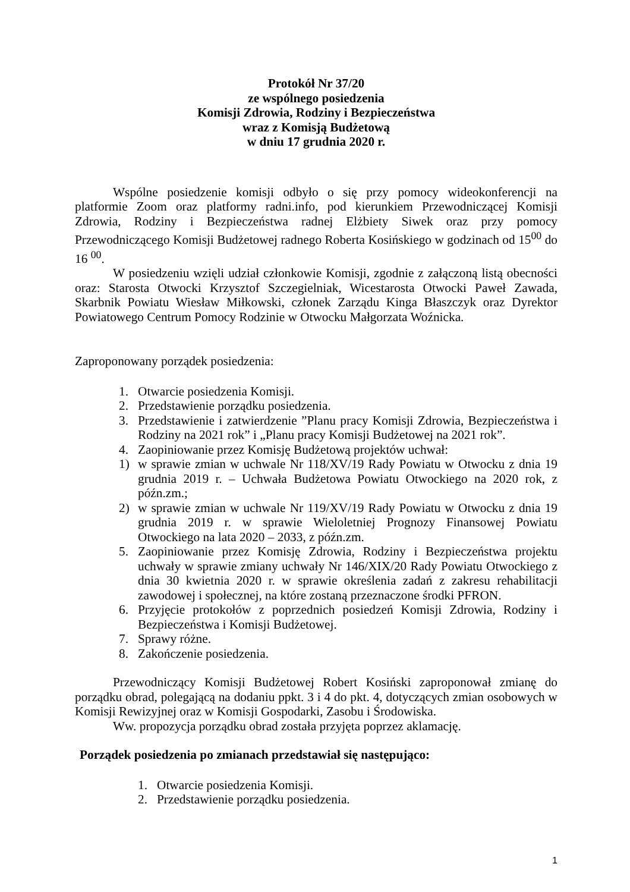Protokół Nr 37/20
ze wspólnego posiedzenia
Komisji Zdrowia, Rodziny i Bezpieczeństwa
wraz z Komisją Budżetową
w dniu 17 grudnia 2020 r.
Wspólne posiedzenie komisji odbyło o się przy pomocy wideokonferencji na platformie Zoom oraz platformy radni.info, pod kierunkiem Przewodniczącej Komisji Zdrowia, Rodziny i Bezpieczeństwa radnej Elżbiety Siwek oraz przy pomocy Przewodniczącego Komisji Budżetowej radnego Roberta Kosińskiego w godzinach od 15<sup>00</sup> do 16 <sup>00</sup>.
W posiedzeniu wzięli udział członkowie Komisji, zgodnie z załączoną listą obecności oraz: Starosta Otwocki Krzysztof Szczegielniak, Wicestarosta Otwocki Paweł Zawada, Skarbnik Powiatu Wiesław Miłkowski, członek Zarządu Kinga Błaszczyk oraz Dyrektor Powiatowego Centrum Pomocy Rodzinie w Otwocku Małgorzata Woźnicka.
Zaproponowany porządek posiedzenia:
1. Otwarcie posiedzenia Komisji.
2. Przedstawienie porządku posiedzenia.
3. Przedstawienie i zatwierdzenie ”Planu pracy Komisji Zdrowia, Bezpieczeństwa i Rodziny na 2021 rok” i „Planu pracy Komisji Budżetowej na 2021 rok”.
4. Zaopiniowanie przez Komisję Budżetową projektów uchwał:
1) w sprawie zmian w uchwale Nr 118/XV/19 Rady Powiatu w Otwocku z dnia 19 grudnia 2019 r. – Uchwała Budżetowa Powiatu Otwockiego na 2020 rok, z późn.zm.;
2) w sprawie zmian w uchwale Nr 119/XV/19 Rady Powiatu w Otwocku z dnia 19 grudnia 2019 r. w sprawie Wieloletniej Prognozy Finansowej Powiatu Otwockiego na lata 2020 – 2033, z późn.zm.
5. Zaopiniowanie przez Komisję Zdrowia, Rodziny i Bezpieczeństwa projektu uchwały w sprawie zmiany uchwały Nr 146/XIX/20 Rady Powiatu Otwockiego z dnia 30 kwietnia 2020 r. w sprawie określenia zadań z zakresu rehabilitacji zawodowej i społecznej, na które zostaną przeznaczone środki PFRON.
6. Przyjęcie protokołów z poprzednich posiedzeń Komisji Zdrowia, Rodziny i Bezpieczeństwa i Komisji Budżetowej.
7. Sprawy różne.
8. Zakończenie posiedzenia.
Przewodniczący Komisji Budżetowej Robert Kosiński zaproponował zmianę do porządku obrad, polegającą na dodaniu ppkt. 3 i 4 do pkt. 4, dotyczących zmian osobowych w Komisji Rewizyjnej oraz w Komisji Gospodarki, Zasobu i Środowiska.
Ww. propozycja porządku obrad została przyjęta poprzez aklamację.
Porządek posiedzenia po zmianach przedstawiał się następująco:
1. Otwarcie posiedzenia Komisji.
2. Przedstawienie porządku posiedzenia.
1